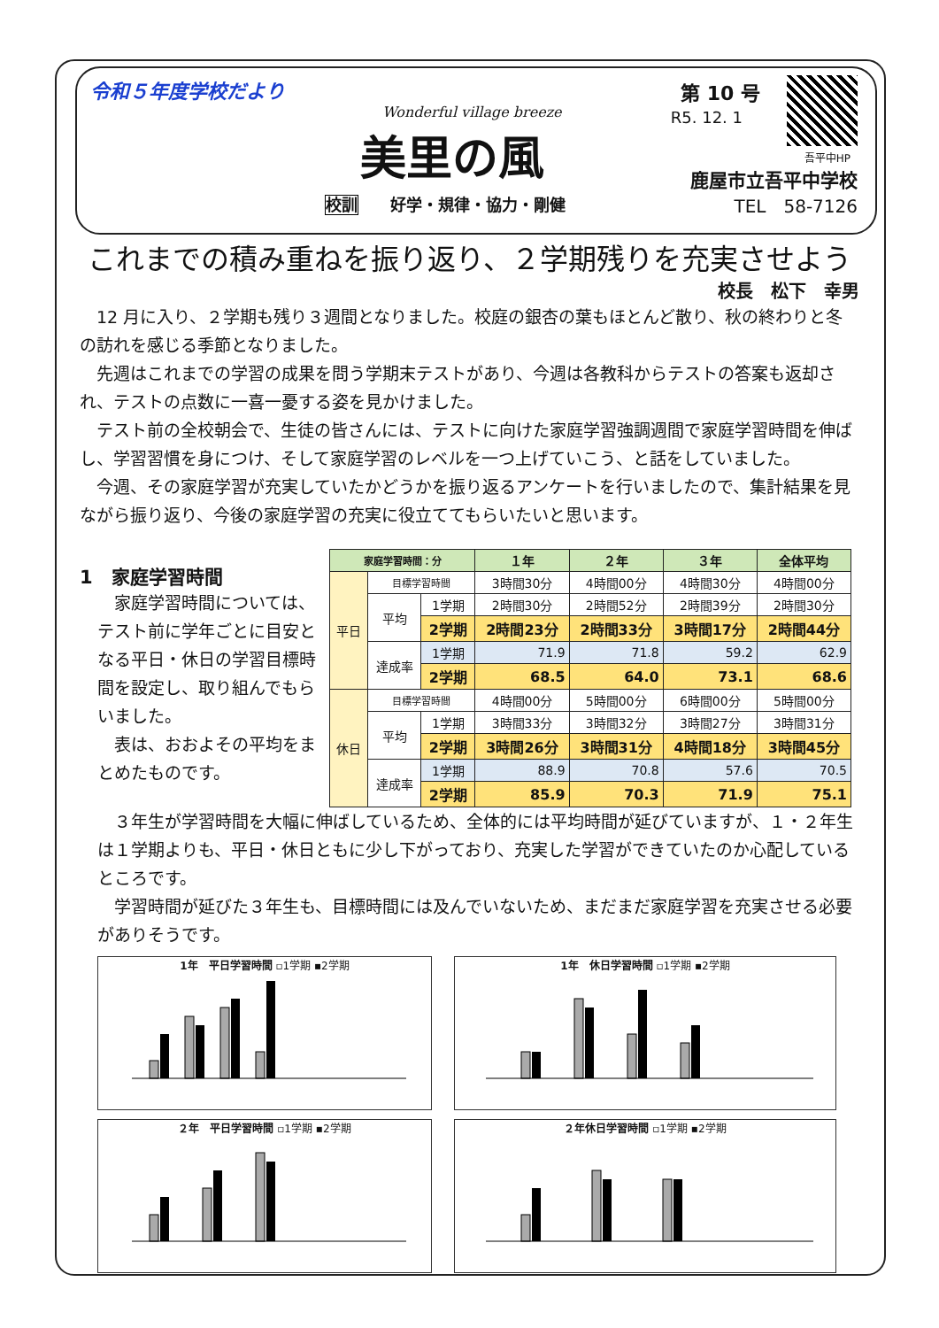令和５年度学校だより
Wonderful village breeze
美里の風
第 10 号
R5. 12. 1
吾平中HP
鹿屋市立吾平中学校
校訓　　好学・規律・協力・剛健 TEL　58-7126
これまでの積み重ねを振り返り、２学期残りを充実させよう
校長　松下　幸男
12 月に入り、２学期も残り３週間となりました。校庭の銀杏の葉もほとんど散り、秋の終わりと冬の訪れを感じる季節となりました。
先週はこれまでの学習の成果を問う学期末テストがあり、今週は各教科からテストの答案も返却され、テストの点数に一喜一憂する姿を見かけました。
テスト前の全校朝会で、生徒の皆さんには、テストに向けた家庭学習強調週間で家庭学習時間を伸ばし、学習習慣を身につけ、そして家庭学習のレベルを一つ上げていこう、と話をしていました。
今週、その家庭学習が充実していたかどうかを振り返るアンケートを行いましたので、集計結果を見ながら振り返り、今後の家庭学習の充実に役立ててもらいたいと思います。
1　家庭学習時間
家庭学習時間については、テスト前に学年ごとに目安となる平日・休日の学習目標時間を設定し、取り組んでもらいました。
表は、おおよその平均をまとめたものです。
| 家庭学習時間：分 | | | １年 | ２年 | ３年 | 全体平均 |
| --- | --- | --- | --- | --- | --- | --- |
| 平日 | 目標学習時間 | | 3時間30分 | 4時間00分 | 4時間30分 | 4時間00分 |
| | 平均 | 1学期 | 2時間30分 | 2時間52分 | 2時間39分 | 2時間30分 |
| | | 2学期 | 2時間23分 | 2時間33分 | 3時間17分 | 2時間44分 |
| | 達成率 | 1学期 | 71.9 | 71.8 | 59.2 | 62.9 |
| | | 2学期 | 68.5 | 64.0 | 73.1 | 68.6 |
| 休日 | 目標学習時間 | | 4時間00分 | 5時間00分 | 6時間00分 | 5時間00分 |
| | 平均 | 1学期 | 3時間33分 | 3時間32分 | 3時間27分 | 3時間31分 |
| | | 2学期 | 3時間26分 | 3時間31分 | 4時間18分 | 3時間45分 |
| | 達成率 | 1学期 | 88.9 | 70.8 | 57.6 | 70.5 |
| | | 2学期 | 85.9 | 70.3 | 71.9 | 75.1 |
３年生が学習時間を大幅に伸ばしているため、全体的には平均時間が延びていますが、１・２年生は１学期よりも、平日・休日ともに少し下がっており、充実した学習ができていたのか心配しているところです。
学習時間が延びた３年生も、目標時間には及んでいないため、まだまだ家庭学習を充実させる必要がありそうです。
1年　平日学習時間 ▫1学期 ▪2学期
1年　休日学習時間 ▫1学期 ▪2学期
２年　平日学習時間 ▫1学期 ▪2学期
２年休日学習時間 ▫1学期 ▪2学期